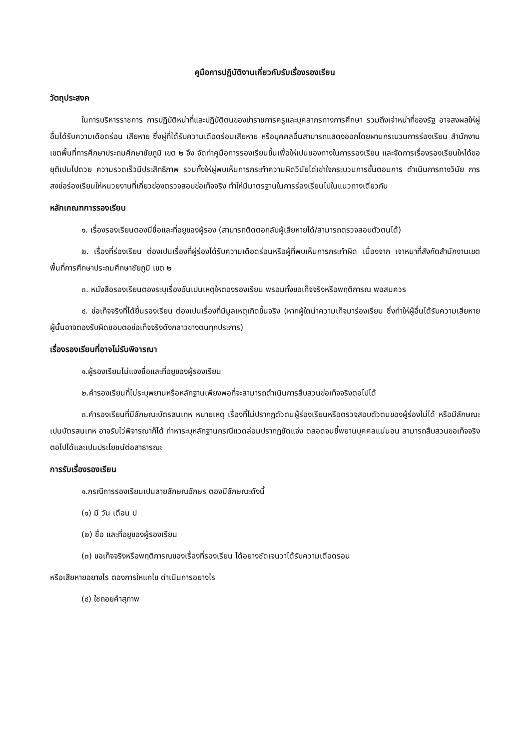คูมือการปฏิบัติงานเกี่ยวกับรับเรื่องรองเรียน
วัตถุประสงค
ในการบริหารราชการ การปฏิบัติหน่าที่และปฏิบัติตนของข่าราชการครูและบุคลากรทางการศึกษา รวมถึงเจ่าหน่าที่ของรัฐ อาจสงผลให่ผู่อื่นได้รับความเดือดร่อน เสียหาย ซึ่งผู่ที่ได้รับความเดือดร่อนเสียหาย หรือบุคคลอื่นสามารถแสดงออกโดยผานกระบวนการร่องเรียน สำนักงานเขตพื้นที่การศึกษาประถมศึกษาชัยภูมิ เขต ๒ จึง จัดทำคูมือการรองเรียนขึ้นเพื่อให่เปนชองทางในการรองเรียน และจัดการเรื่องรองเรียนใหได้ขอยุติเปนไปดวย ความรวดเร็วมีประสิทธิภาพ รวมทั้งให่ผู่พบเห็นการกระทำความผิดวินัยได่เข่าใจกระบวนการขั้นตอนการ ดำเนินการทางวินัย การสงข่อร่องเรียนให่หนวยงานที่เกี่ยวข่องตรวจสอบข่อเท็จจริง ทำให่มีมาตรฐานในการร่องเรียนไปในแนวทางเดียวกัน
หลักเกณฑการรองเรียน
๑. เรื่องรองเรียนตองมีชื่อและที่อยูของผู้รอง (สามารถติดตอกลับผู้เสียหายได้/สามารถตรวจสอบตัวตนได้)
๒. เรื่องที่ร่องเรียน ต่องเปนเรื่องที่ผู่ร่องได้รับความเดือดร่อนหรือผู้ที่พบเห็นการกระทำผิด เนื่องจาก เจาหนาที่สังกัดสำนักงานเขตพื้นที่การศึกษาประถมศึกษาชัยภูมิ เขต ๒
๓. หนังสือรองเรียนตองระบุเรื่องอันเปนเหตุใหตองรองเรียน พรอมทั้งขอเท็จจริงหรือพฤติการณ พอสมควร
๔. ข่อเท็จจริงที่ได้ยื่นรองเรียน ต่องเปนเรื่องที่มีมูลเหตุเกิดขึ้นจริง (หากผู้ใดนำความเท็จมาร่องเรียน ซึ่งทำให่ผู้อื่นได้รับความเสียหายผู้นั้นอาจตองรับผิดชอบตอข่อเท็จจริงดังกลาวขางตนทุกประการ)
เรื่องรองเรียนที่อาจไม่รับพิจารณา
๑.ผู้รองเรียนไม่แจงชื่อและที่อยูของผู้รองเรียน
๒.คำรองเรียนที่ไม่ระบุพยานหรือหลักฐานเพียงพอที่จะสามารถดำเนินการสืบสวนข่อเท็จจริงตอไปได้
๓.คำรองเรียนที่มีลักษณะบัตรสนเทห หมายเหตุ เรื่องที่ไม่ปรากฏตัวตนผู้ร่องเรียนหรือตรวจสอบตัวตนของผู้ร่องไม่ได้ หรือมีลักษณะเปนบัตรสนเทห อาจรับไว่พิจารณาก็ได้ ถ่าหาระบุหลักฐานกรณีแวดล่อมปรากฏชัดแจ่ง ตลอดจนชี้พยานบุคคลแน่นอน สามารถสืบสวนขอเท็จจริงตอไปได้และเปนประโยชน์ต่อสาธารณะ
การรับเรื่องรองเรียน
๑.กรณีการรองเรียนเปนลายลักษณอักษร ตองมีลักษณะดังนี้
(๑) มี วัน เดือน ป
(๒) ชื่อ และที่อยูของผู้รองเรียน
(๓) ขอเท็จจริงหรือพฤติการณของเรื่องที่รองเรียน ได้อยางชัดเจนวาได้รับความเดือดรอน
หรือเสียหายอยางไร ตองการใหแกไข ดำเนินการอยางไร
(๔) ใชถอยคำสุภาพ